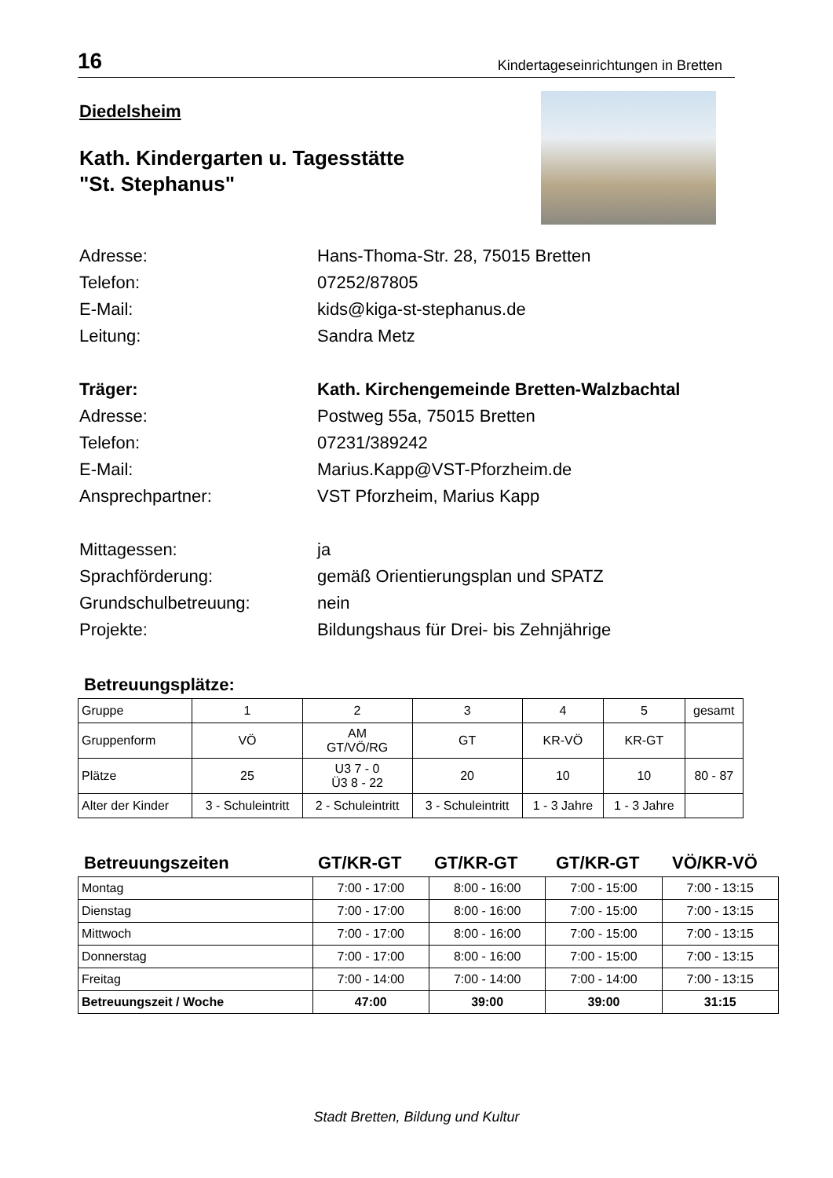16 Kindertageseinrichtungen in Bretten
Diedelsheim
Kath. Kindergarten u. Tagesstätte
"St. Stephanus"
Adresse:
Hans-Thoma-Str. 28, 75015 Bretten
Telefon:
07252/87805
E-Mail:
kids@kiga-st-stephanus.de
Leitung:
Sandra Metz
Träger:
Kath. Kirchengemeinde Bretten-Walzbachtal
Adresse:
Postweg 55a, 75015 Bretten
Telefon:
07231/389242
E-Mail:
Marius.Kapp@VST-Pforzheim.de
Ansprechpartner:
VST Pforzheim, Marius Kapp
Mittagessen:
ja
Sprachförderung:
gemäß Orientierungsplan und SPATZ
Grundschulbetreuung:
nein
Projekte:
Bildungshaus für Drei- bis Zehnjährige
Betreuungsplätze:
| Gruppe | 1 | 2 | 3 | 4 | 5 | gesamt |
| Gruppenform | VÖ | AM GT/VÖ/RG | GT | KR-VÖ | KR-GT | |
| Plätze | 25 | U3 7 - 0 Ü3 8 - 22 | 20 | 10 | 10 | 80 - 87 |
| Alter der Kinder | 3 - Schuleintritt | 2 - Schuleintritt | 3 - Schuleintritt | 1 - 3 Jahre | 1 - 3 Jahre | |
Betreuungszeiten GT/KR-GT GT/KR-GT GT/KR-GT VÖ/KR-VÖ
| Montag | 7:00 - 17:00 | 8:00 - 16:00 | 7:00 - 15:00 | 7:00 - 13:15 |
| Dienstag | 7:00 - 17:00 | 8:00 - 16:00 | 7:00 - 15:00 | 7:00 - 13:15 |
| Mittwoch | 7:00 - 17:00 | 8:00 - 16:00 | 7:00 - 15:00 | 7:00 - 13:15 |
| Donnerstag | 7:00 - 17:00 | 8:00 - 16:00 | 7:00 - 15:00 | 7:00 - 13:15 |
| Freitag | 7:00 - 14:00 | 7:00 - 14:00 | 7:00 - 14:00 | 7:00 - 13:15 |
| Betreuungszeit / Woche | 47:00 | 39:00 | 39:00 | 31:15 |
Stadt Bretten, Bildung und Kultur